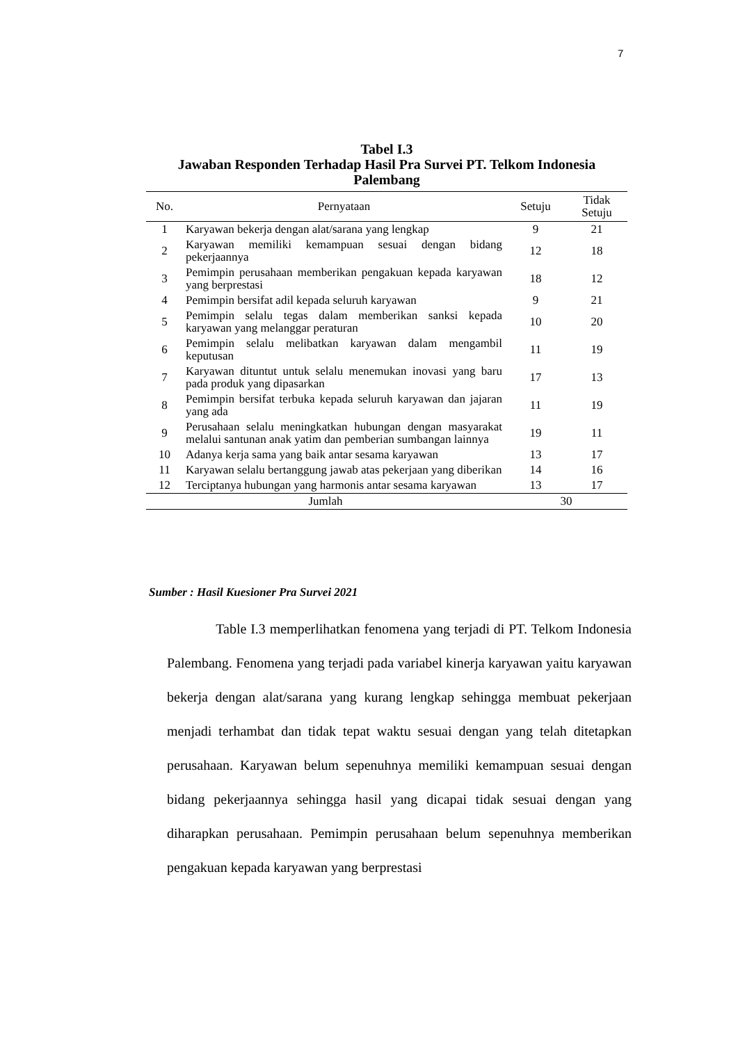7
Tabel I.3
Jawaban Responden Terhadap Hasil Pra Survei PT. Telkom Indonesia Palembang
| No. | Pernyataan | Setuju | Tidak Setuju |
| --- | --- | --- | --- |
| 1 | Karyawan bekerja dengan alat/sarana yang lengkap | 9 | 21 |
| 2 | Karyawan memiliki kemampuan sesuai dengan bidang pekerjaannya | 12 | 18 |
| 3 | Pemimpin perusahaan memberikan pengakuan kepada karyawan yang berprestasi | 18 | 12 |
| 4 | Pemimpin bersifat adil kepada seluruh karyawan | 9 | 21 |
| 5 | Pemimpin selalu tegas dalam memberikan sanksi kepada karyawan yang melanggar peraturan | 10 | 20 |
| 6 | Pemimpin selalu melibatkan karyawan dalam mengambil keputusan | 11 | 19 |
| 7 | Karyawan dituntut untuk selalu menemukan inovasi yang baru pada produk yang dipasarkan | 17 | 13 |
| 8 | Pemimpin bersifat terbuka kepada seluruh karyawan dan jajaran yang ada | 11 | 19 |
| 9 | Perusahaan selalu meningkatkan hubungan dengan masyarakat melalui santunan anak yatim dan pemberian sumbangan lainnya | 19 | 11 |
| 10 | Adanya kerja sama yang baik antar sesama karyawan | 13 | 17 |
| 11 | Karyawan selalu bertanggung jawab atas pekerjaan yang diberikan | 14 | 16 |
| 12 | Terciptanya hubungan yang harmonis antar sesama karyawan | 13 | 17 |
| Jumlah | | 30 | |
Sumber : Hasil Kuesioner Pra Survei 2021
Table I.3 memperlihatkan fenomena yang terjadi di PT. Telkom Indonesia Palembang. Fenomena yang terjadi pada variabel kinerja karyawan yaitu karyawan bekerja dengan alat/sarana yang kurang lengkap sehingga membuat pekerjaan menjadi terhambat dan tidak tepat waktu sesuai dengan yang telah ditetapkan perusahaan. Karyawan belum sepenuhnya memiliki kemampuan sesuai dengan bidang pekerjaannya sehingga hasil yang dicapai tidak sesuai dengan yang diharapkan perusahaan. Pemimpin perusahaan belum sepenuhnya memberikan pengakuan kepada karyawan yang berprestasi